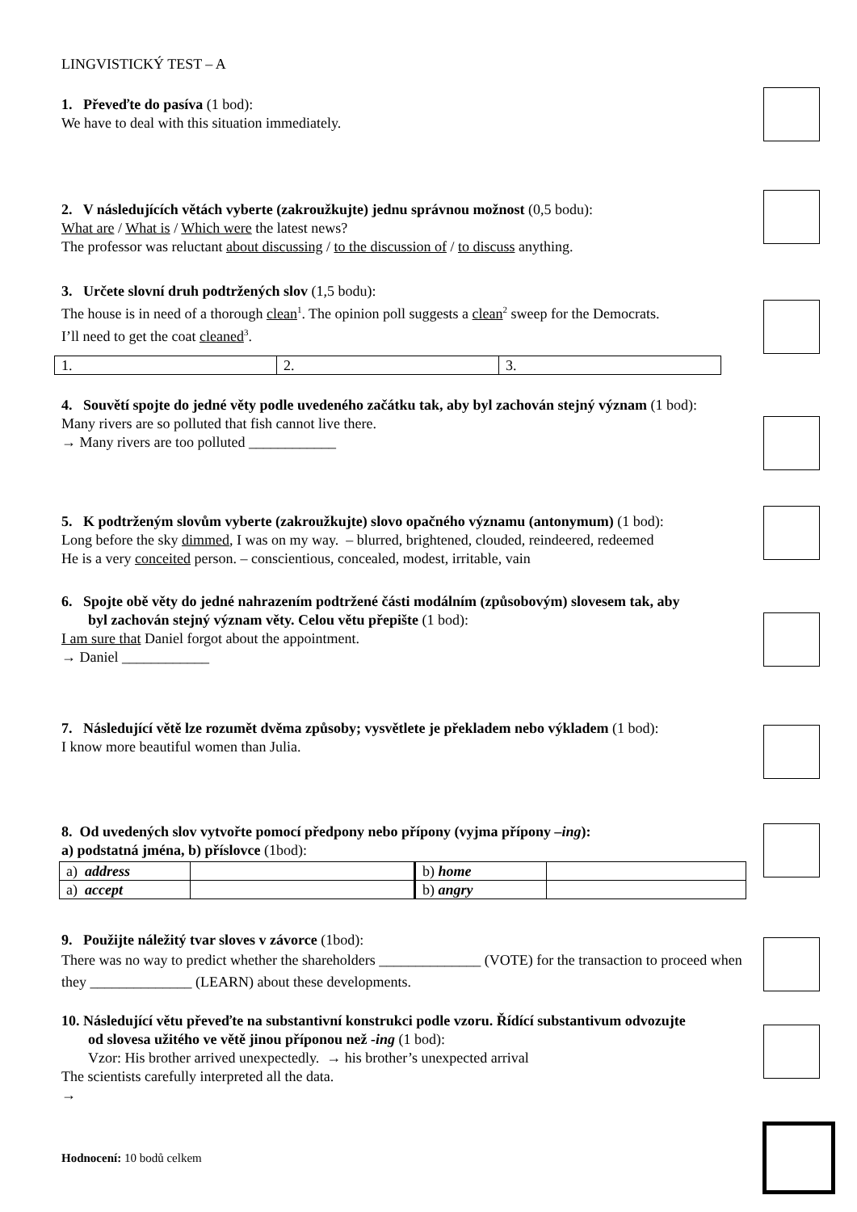LINGVISTICKÝ TEST – A
1. Převeďte do pasíva (1 bod):
We have to deal with this situation immediately.
2. V následujících větách vyberte (zakroužkujte) jednu správnou možnost (0,5 bodu):
What are / What is / Which were the latest news?
The professor was reluctant about discussing / to the discussion of / to discuss anything.
3. Určete slovní druh podtržených slov (1,5 bodu):
The house is in need of a thorough clean<sup>1</sup>. The opinion poll suggests a clean<sup>2</sup> sweep for the Democrats.
I’ll need to get the coat cleaned<sup>3</sup>.
| 1. | 2. | 3. |
4. Souvětí spojte do jedné věty podle uvedeného začátku tak, aby byl zachován stejný význam (1 bod):
Many rivers are so polluted that fish cannot live there.
→ Many rivers are too polluted ____________
5. K podtrženým slovům vyberte (zakroužkujte) slovo opačného významu (antonymum) (1 bod):
Long before the sky dimmed, I was on my way. – blurred, brightened, clouded, reindeered, redeemed
He is a very conceited person. – conscientious, concealed, modest, irritable, vain
6. Spojte obě věty do jedné nahrazením podtržené části modálním (způsobovým) slovesem tak, aby
byl zachován stejný význam věty. Celou větu přepište (1 bod):
I am sure that Daniel forgot about the appointment.
→ Daniel ____________
7. Následující větě lze rozumět dvěma způsoby; vysvětlete je překladem nebo výkladem (1 bod):
I know more beautiful women than Julia.
8. Od uvedených slov vytvořte pomocí předpony nebo přípony (vyjma přípony –ing):
a) podstatná jména, b) příslovce (1bod):
| a) address | | b) home | |
| a) accept | | b) angry | |
9. Použijte náležitý tvar sloves v závorce (1bod):
There was no way to predict whether the shareholders ______________ (VOTE) for the transaction to proceed when they ______________ (LEARN) about these developments.
10. Následující větu převeďte na substantivní konstrukci podle vzoru. Řídící substantivum odvozujte
od slovesa užitého ve větě jinou příponou než -ing (1 bod):
Vzor: His brother arrived unexpectedly. → his brother’s unexpected arrival
The scientists carefully interpreted all the data.
→
Hodnocení: 10 bodů celkem